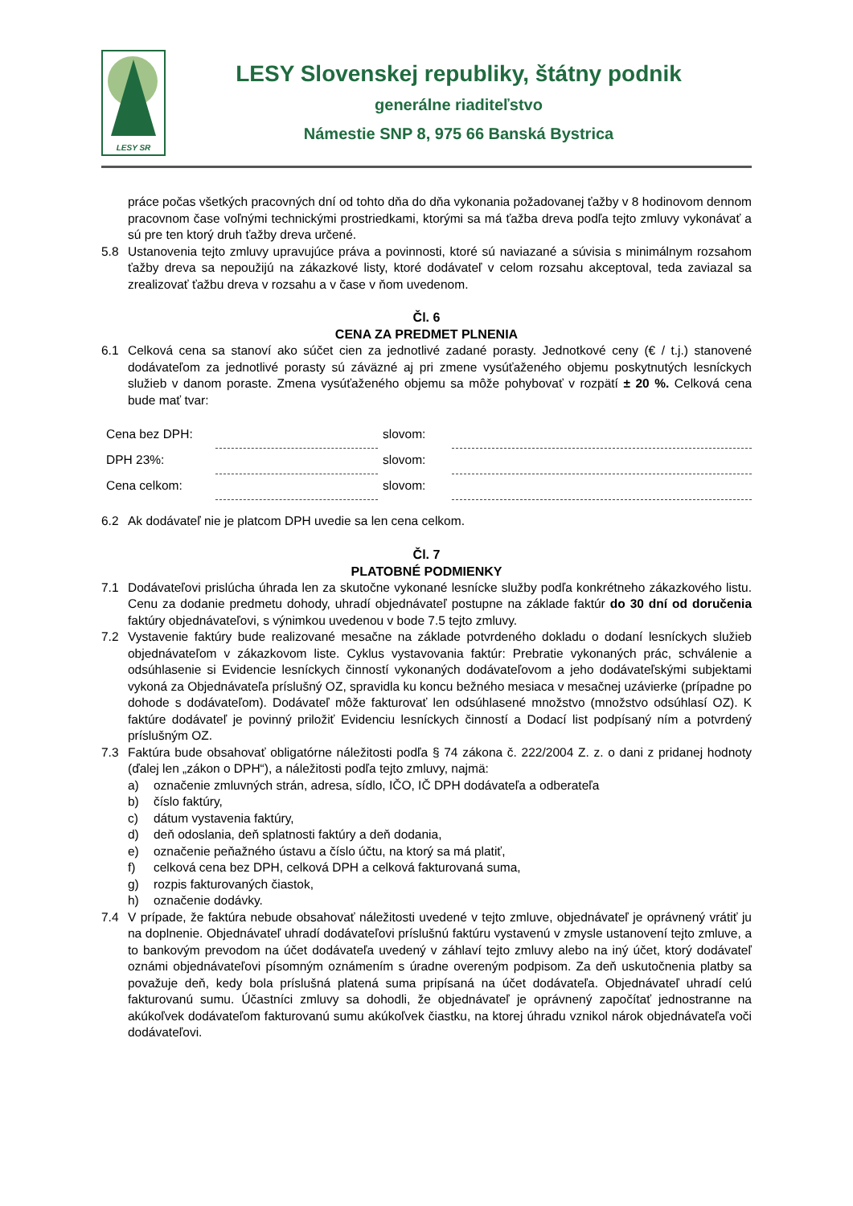LESY SR
LESY Slovenskej republiky, štátny podnik
generálne riaditeľstvo
Námestie SNP 8, 975 66 Banská Bystrica
práce počas všetkých pracovných dní od tohto dňa do dňa vykonania požadovanej ťažby v 8 hodinovom dennom pracovnom čase voľnými technickými prostriedkami, ktorými sa má ťažba dreva podľa tejto zmluvy vykonávať a sú pre ten ktorý druh ťažby dreva určené.
5.8 Ustanovenia tejto zmluvy upravujúce práva a povinnosti, ktoré sú naviazané a súvisia s minimálnym rozsahom ťažby dreva sa nepoužijú na zákazkové listy, ktoré dodávateľ v celom rozsahu akceptoval, teda zaviazal sa zrealizovať ťažbu dreva v rozsahu a v čase v ňom uvedenom.
Čl. 6
CENA ZA PREDMET PLNENIA
6.1 Celková cena sa stanoví ako súčet cien za jednotlivé zadané porasty. Jednotkové ceny (€ / t.j.) stanovené dodávateľom za jednotlivé porasty sú záväzné aj pri zmene vysúťaženého objemu poskytnutých lesníckych služieb v danom poraste. Zmena vysúťaženého objemu sa môže pohybovať v rozpätí ± 20 %. Celková cena bude mať tvar:
| Cena bez DPH: | | slovom: | |
| DPH 23%: | | slovom: | |
| Cena celkom: | | slovom: | |
6.2 Ak dodávateľ nie je platcom DPH uvedie sa len cena celkom.
Čl. 7
PLATOBNÉ PODMIENKY
7.1 Dodávateľovi prislúcha úhrada len za skutočne vykonané lesnícke služby podľa konkrétneho zákazkového listu. Cenu za dodanie predmetu dohody, uhradí objednávateľ postupne na základe faktúr do 30 dní od doručenia faktúry objednávateľovi, s výnimkou uvedenou v bode 7.5 tejto zmluvy.
7.2 Vystavenie faktúry bude realizované mesačne na základe potvrdeného dokladu o dodaní lesníckych služieb objednávateľom v zákazkovom liste. Cyklus vystavovania faktúr: Prebratie vykonaných prác, schválenie a odsúhlasenie si Evidencie lesníckych činností vykonaných dodávateľovom a jeho dodávateľskými subjektami vykoná za Objednávateľa príslušný OZ, spravidla ku koncu bežného mesiaca v mesačnej uzávierke (prípadne po dohode s dodávateľom). Dodávateľ môže fakturovať len odsúhlasené množstvo (množstvo odsúhlasí OZ). K faktúre dodávateľ je povinný priložiť Evidenciu lesníckych činností a Dodací list podpísaný ním a potvrdený príslušným OZ.
7.3 Faktúra bude obsahovať obligatórne náležitosti podľa § 74 zákona č. 222/2004 Z. z. o dani z pridanej hodnoty (ďalej len „zákon o DPH“), a náležitosti podľa tejto zmluvy, najmä:
a) označenie zmluvných strán, adresa, sídlo, IČO, IČ DPH dodávateľa a odberateľa
b) číslo faktúry,
c) dátum vystavenia faktúry,
d) deň odoslania, deň splatnosti faktúry a deň dodania,
e) označenie peňažného ústavu a číslo účtu, na ktorý sa má platiť,
f) celková cena bez DPH, celková DPH a celková fakturovaná suma,
g) rozpis fakturovaných čiastok,
h) označenie dodávky.
7.4 V prípade, že faktúra nebude obsahovať náležitosti uvedené v tejto zmluve, objednávateľ je oprávnený vrátiť ju na doplnenie. Objednávateľ uhradí dodávateľovi príslušnú faktúru vystavenú v zmysle ustanovení tejto zmluve, a to bankovým prevodom na účet dodávateľa uvedený v záhlaví tejto zmluvy alebo na iný účet, ktorý dodávateľ oznámi objednávateľovi písomným oznámením s úradne overeným podpisom. Za deň uskutočnenia platby sa považuje deň, kedy bola príslušná platená suma pripísaná na účet dodávateľa. Objednávateľ uhradí celú fakturovanú sumu. Účastníci zmluvy sa dohodli, že objednávateľ je oprávnený započítať jednostranne na akúkoľvek dodávateľom fakturovanú sumu akúkoľvek čiastku, na ktorej úhradu vznikol nárok objednávateľa voči dodávateľovi.